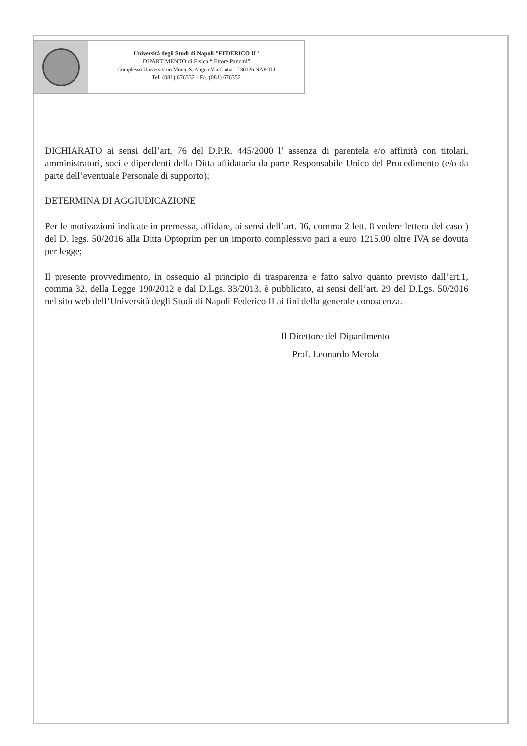Università degli Studi di Napoli "FEDERICO II"
DIPARTIMENTO di Fisica “ Ettore Pancini”
Complesso Universitario Monte S. AngeloVia Cintia - I 80126 NAPOLI
Tel. (081) 676332 - Fa. (081) 676352
DICHIARATO ai sensi dell’art. 76 del D.P.R. 445/2000 l’ assenza di parentela e/o affinità con titolari, amministratori, soci e dipendenti della Ditta affidataria da parte Responsabile Unico del Procedimento (e/o da parte dell’eventuale Personale di supporto);
DETERMINA DI AGGIUDICAZIONE
Per le motivazioni indicate in premessa, affidare, ai sensi dell’art. 36, comma 2 lett. 8 vedere lettera del caso ) del D. legs. 50/2016 alla Ditta Optoprim per un importo complessivo pari a euro 1215.00 oltre IVA se dovuta per legge;
Il presente provvedimento, in ossequio al principio di trasparenza e fatto salvo quanto previsto dall’art.1, comma 32, della Legge 190/2012 e dal D.Lgs. 33/2013, è pubblicato, ai sensi dell’art. 29 del D.Lgs. 50/2016 nel sito web dell’Università degli Studi di Napoli Federico II ai fini della generale conoscenza.
Il Direttore del Dipartimento
Prof. Leonardo Merola